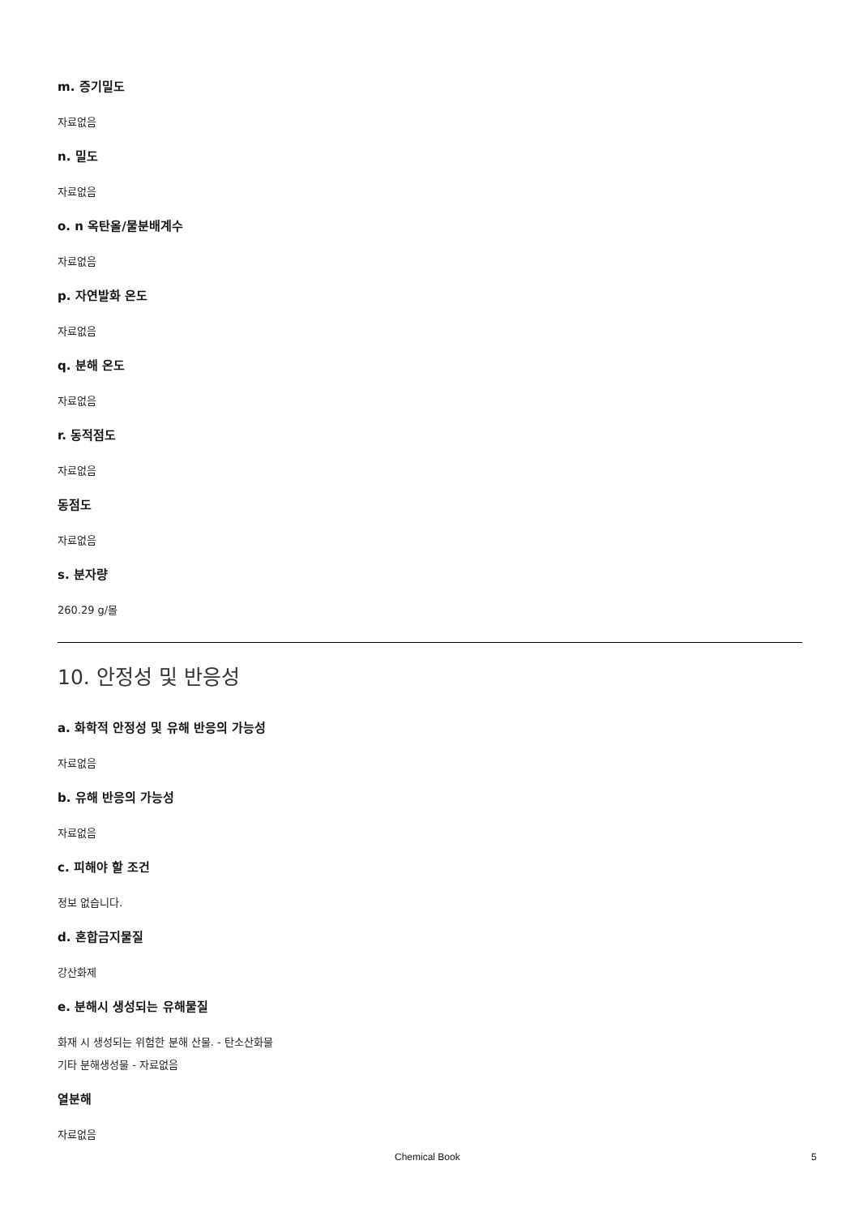m. 증기밀도
자료없음
n. 밀도
자료없음
o. n 옥탄올/물분배계수
자료없음
p. 자연발화 온도
자료없음
q. 분해 온도
자료없음
r. 동적점도
자료없음
동점도
자료없음
s. 분자량
260.29 g/몰
10. 안정성 및 반응성
a. 화학적 안정성 및 유해 반응의 가능성
자료없음
b. 유해 반응의 가능성
자료없음
c. 피해야 할 조건
정보 없습니다.
d. 혼합금지물질
강산화제
e. 분해시 생성되는 유해물질
화재 시 생성되는 위험한 분해 산물. - 탄소산화물
기타 분해생성물 - 자료없음
열분해
자료없음
Chemical Book 5